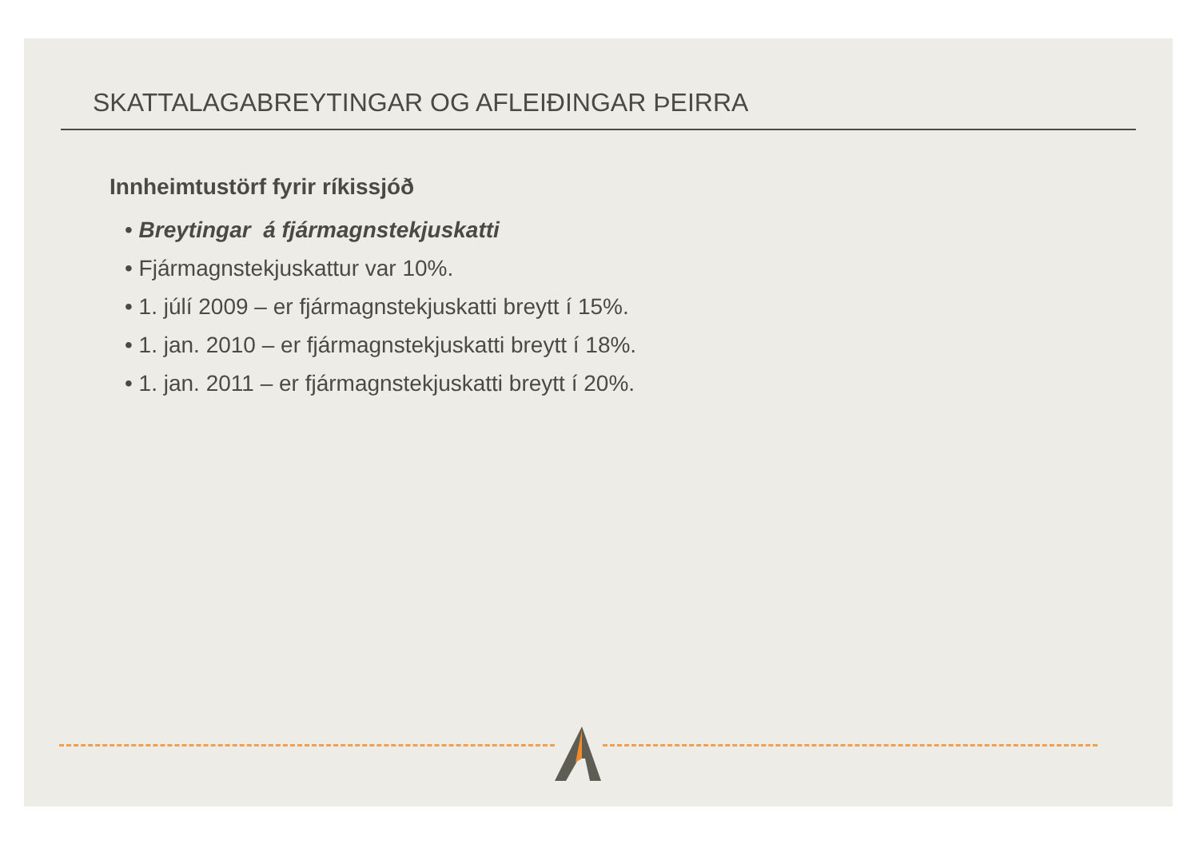SKATTALAGABREYTINGAR OG AFLEIÐINGAR ÞEIRRA
Innheimtustörf fyrir ríkissjóð
• Breytingar á fjármagnstekjuskatti
• Fjármagnstekjuskattur var 10%.
• 1. júlí 2009 – er fjármagnstekjuskatti breytt í 15%.
• 1. jan. 2010 – er fjármagnstekjuskatti breytt í 18%.
• 1. jan. 2011 – er fjármagnstekjuskatti breytt í 20%.